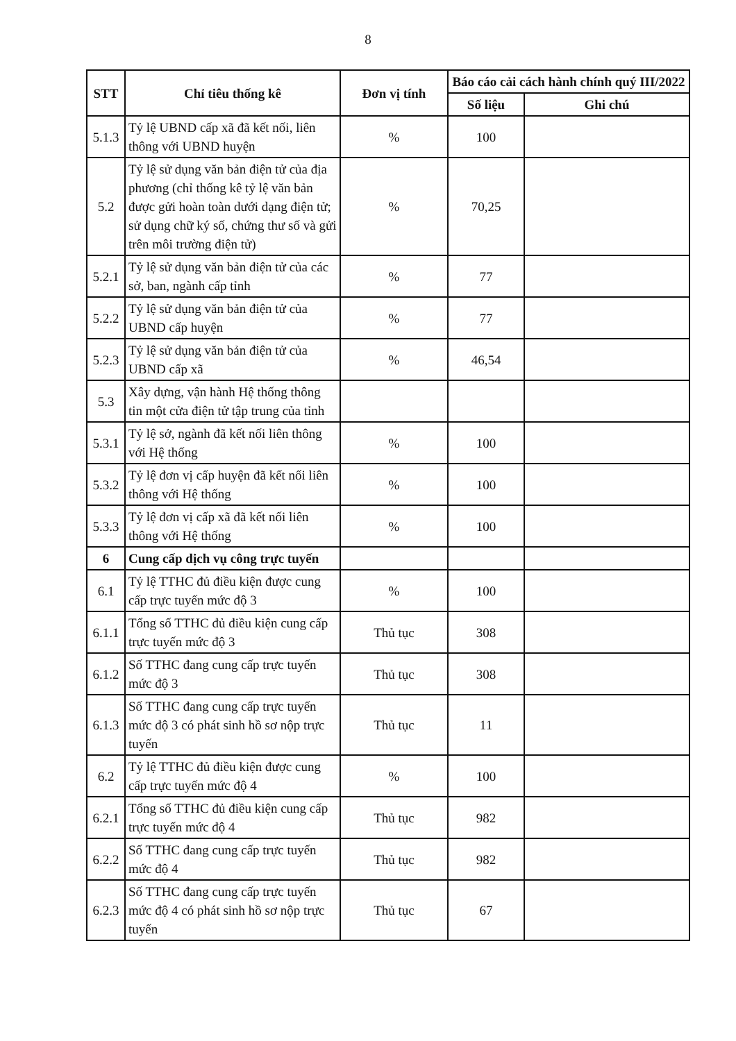8
| STT | Chỉ tiêu thống kê | Đơn vị tính | Báo cáo cải cách hành chính quý III/2022 | |
| --- | --- | --- | --- | --- |
| | | | Số liệu | Ghi chú |
| 5.1.3 | Tỷ lệ UBND cấp xã đã kết nối, liên thông với UBND huyện | % | 100 | |
| 5.2 | Tỷ lệ sử dụng văn bản điện tử của địa phương (chỉ thống kê tỷ lệ văn bản được gửi hoàn toàn dưới dạng điện tử; sử dụng chữ ký số, chứng thư số và gửi trên môi trường điện tử) | % | 70,25 | |
| 5.2.1 | Tỷ lệ sử dụng văn bản điện tử của các sở, ban, ngành cấp tỉnh | % | 77 | |
| 5.2.2 | Tỷ lệ sử dụng văn bản điện tử của UBND cấp huyện | % | 77 | |
| 5.2.3 | Tỷ lệ sử dụng văn bản điện tử của UBND cấp xã | % | 46,54 | |
| 5.3 | Xây dựng, vận hành Hệ thống thông tin một cửa điện tử tập trung của tỉnh | | | |
| 5.3.1 | Tỷ lệ sở, ngành đã kết nối liên thông với Hệ thống | % | 100 | |
| 5.3.2 | Tỷ lệ đơn vị cấp huyện đã kết nối liên thông với Hệ thống | % | 100 | |
| 5.3.3 | Tỷ lệ đơn vị cấp xã đã kết nối liên thông với Hệ thống | % | 100 | |
| 6 | Cung cấp dịch vụ công trực tuyến | | | |
| 6.1 | Tỷ lệ TTHC đủ điều kiện được cung cấp trực tuyến mức độ 3 | % | 100 | |
| 6.1.1 | Tổng số TTHC đủ điều kiện cung cấp trực tuyến mức độ 3 | Thủ tục | 308 | |
| 6.1.2 | Số TTHC đang cung cấp trực tuyến mức độ 3 | Thủ tục | 308 | |
| 6.1.3 | Số TTHC đang cung cấp trực tuyến mức độ 3 có phát sinh hồ sơ nộp trực tuyến | Thủ tục | 11 | |
| 6.2 | Tỷ lệ TTHC đủ điều kiện được cung cấp trực tuyến mức độ 4 | % | 100 | |
| 6.2.1 | Tổng số TTHC đủ điều kiện cung cấp trực tuyến mức độ 4 | Thủ tục | 982 | |
| 6.2.2 | Số TTHC đang cung cấp trực tuyến mức độ 4 | Thủ tục | 982 | |
| 6.2.3 | Số TTHC đang cung cấp trực tuyến mức độ 4 có phát sinh hồ sơ nộp trực tuyến | Thủ tục | 67 | |